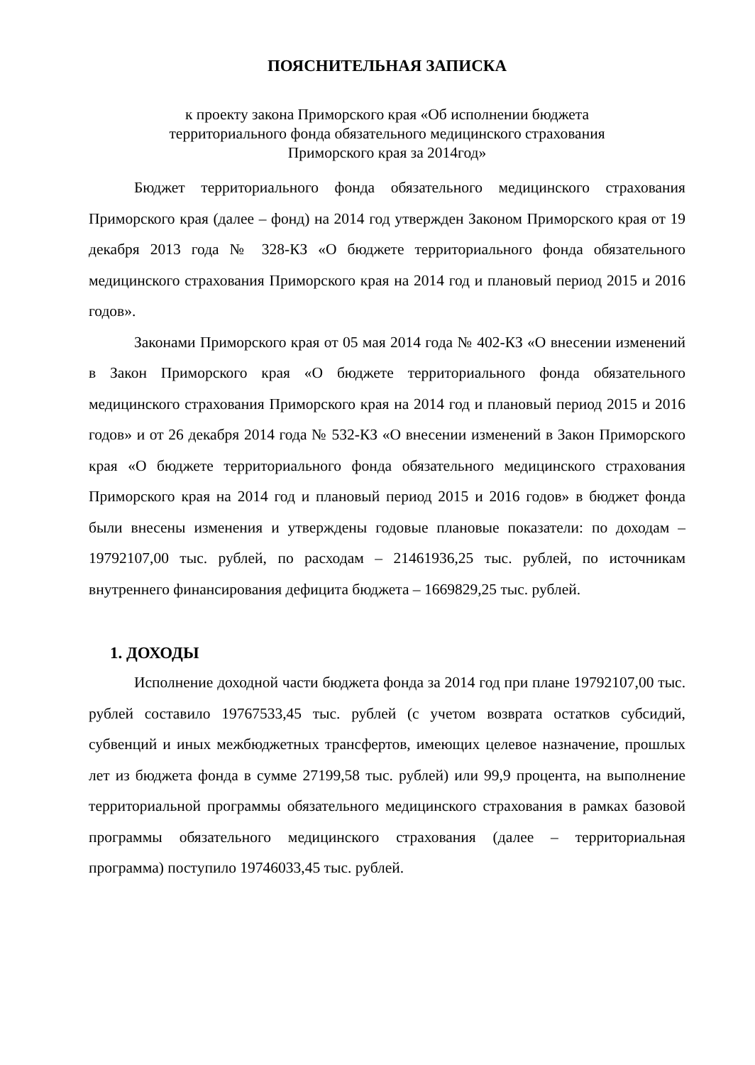ПОЯСНИТЕЛЬНАЯ ЗАПИСКА
к проекту закона Приморского края «Об исполнении бюджета
территориального фонда обязательного медицинского страхования
Приморского края за 2014год»
Бюджет территориального фонда обязательного медицинского страхования Приморского края (далее – фонд) на 2014 год утвержден Законом Приморского края от 19 декабря 2013 года № 328-КЗ «О бюджете территориального фонда обязательного медицинского страхования Приморского края на 2014 год и плановый период 2015 и 2016 годов».
Законами Приморского края от 05 мая 2014 года № 402-КЗ «О внесении изменений в Закон Приморского края «О бюджете территориального фонда обязательного медицинского страхования Приморского края на 2014 год и плановый период 2015 и 2016 годов» и от 26 декабря 2014 года № 532-КЗ «О внесении изменений в Закон Приморского края «О бюджете территориального фонда обязательного медицинского страхования Приморского края на 2014 год и плановый период 2015 и 2016 годов» в бюджет фонда были внесены изменения и утверждены годовые плановые показатели: по доходам – 19792107,00 тыс. рублей, по расходам – 21461936,25 тыс. рублей, по источникам внутреннего финансирования дефицита бюджета – 1669829,25 тыс. рублей.
1. ДОХОДЫ
Исполнение доходной части бюджета фонда за 2014 год при плане 19792107,00 тыс. рублей составило 19767533,45 тыс. рублей (с учетом возврата остатков субсидий, субвенций и иных межбюджетных трансфертов, имеющих целевое назначение, прошлых лет из бюджета фонда в сумме 27199,58 тыс. рублей) или 99,9 процента, на выполнение территориальной программы обязательного медицинского страхования в рамках базовой программы обязательного медицинского страхования (далее – территориальная программа) поступило 19746033,45 тыс. рублей.